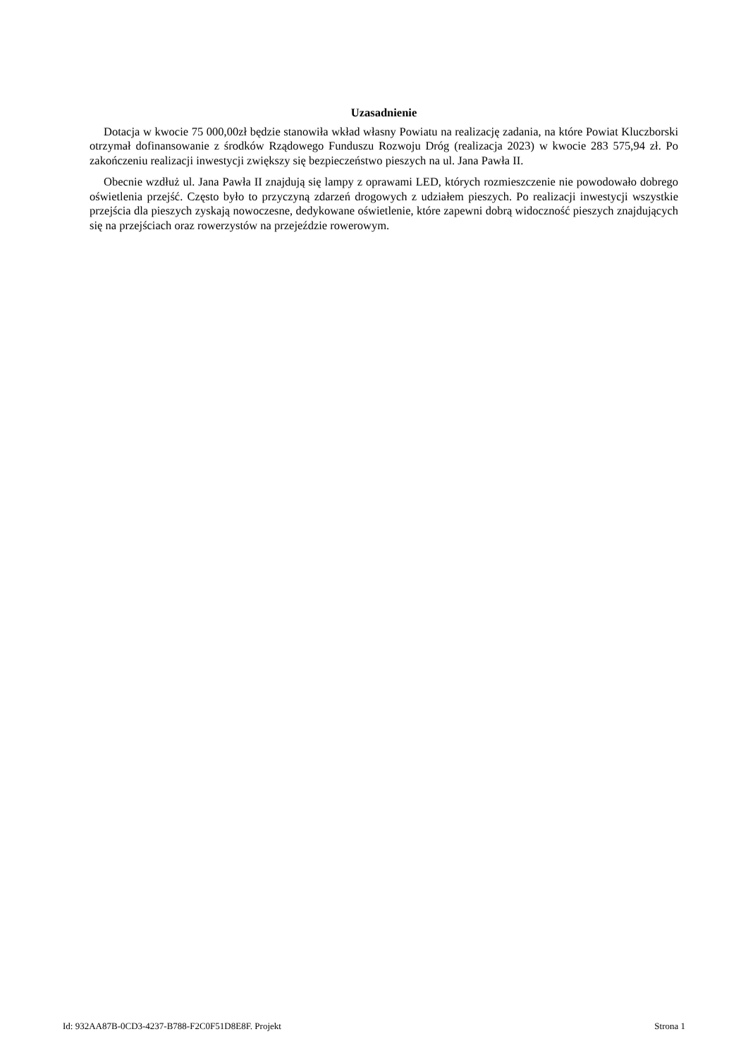Uzasadnienie
Dotacja w kwocie 75 000,00zł będzie stanowiła wkład własny Powiatu na realizację zadania, na które Powiat Kluczborski otrzymał dofinansowanie z środków Rządowego Funduszu Rozwoju Dróg (realizacja 2023) w kwocie 283 575,94 zł. Po zakończeniu realizacji inwestycji zwiększy się bezpieczeństwo pieszych na ul. Jana Pawła II.
Obecnie wzdłuż ul. Jana Pawła II znajdują się lampy z oprawami LED, których rozmieszczenie nie powodowało dobrego oświetlenia przejść. Często było to przyczyną zdarzeń drogowych z udziałem pieszych. Po realizacji inwestycji wszystkie przejścia dla pieszych zyskają nowoczesne, dedykowane oświetlenie, które zapewni dobrą widoczność pieszych znajdujących się na przejściach oraz rowerzystów na przejeździe rowerowym.
Id: 932AA87B-0CD3-4237-B788-F2C0F51D8E8F. Projekt Strona 1